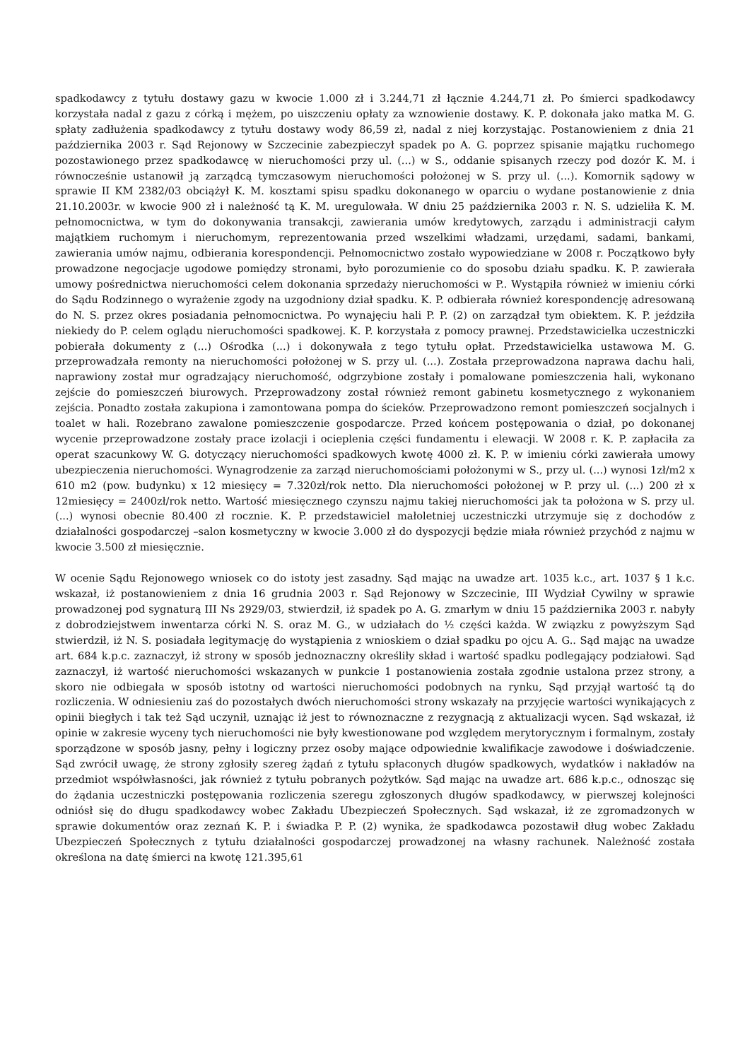spadkodawcy z tytułu dostawy gazu w kwocie 1.000 zł i 3.244,71 zł łącznie 4.244,71 zł. Po śmierci spadkodawcy korzystała nadal z gazu z córką i mężem, po uiszczeniu opłaty za wznowienie dostawy. K. P. dokonała jako matka M. G. spłaty zadłużenia spadkodawcy z tytułu dostawy wody 86,59 zł, nadal z niej korzystając. Postanowieniem z dnia 21 października 2003 r. Sąd Rejonowy w Szczecinie zabezpieczył spadek po A. G. poprzez spisanie majątku ruchomego pozostawionego przez spadkodawcę w nieruchomości przy ul. (...) w S., oddanie spisanych rzeczy pod dozór K. M. i równocześnie ustanowił ją zarządcą tymczasowym nieruchomości położonej w S. przy ul. (...). Komornik sądowy w sprawie II KM 2382/03 obciążył K. M. kosztami spisu spadku dokonanego w oparciu o wydane postanowienie z dnia 21.10.2003r. w kwocie 900 zł i należność tą K. M. uregulowała. W dniu 25 października 2003 r. N. S. udzieliła K. M. pełnomocnictwa, w tym do dokonywania transakcji, zawierania umów kredytowych, zarządu i administracji całym majątkiem ruchomym i nieruchomym, reprezentowania przed wszelkimi władzami, urzędami, sadami, bankami, zawierania umów najmu, odbierania korespondencji. Pełnomocnictwo zostało wypowiedziane w 2008 r. Początkowo były prowadzone negocjacje ugodowe pomiędzy stronami, było porozumienie co do sposobu działu spadku. K. P. zawierała umowy pośrednictwa nieruchomości celem dokonania sprzedaży nieruchomości w P.. Wystąpiła również w imieniu córki do Sądu Rodzinnego o wyrażenie zgody na uzgodniony dział spadku. K. P. odbierała również korespondencję adresowaną do N. S. przez okres posiadania pełnomocnictwa. Po wynajęciu hali P. P. (2) on zarządzał tym obiektem. K. P. jeździła niekiedy do P. celem oglądu nieruchomości spadkowej. K. P. korzystała z pomocy prawnej. Przedstawicielka uczestniczki pobierała dokumenty z (...) Ośrodka (...) i dokonywała z tego tytułu opłat. Przedstawicielka ustawowa M. G. przeprowadzała remonty na nieruchomości położonej w S. przy ul. (...). Została przeprowadzona naprawa dachu hali, naprawiony został mur ogradzający nieruchomość, odgrzybione zostały i pomalowane pomieszczenia hali, wykonano zejście do pomieszczeń biurowych. Przeprowadzony został również remont gabinetu kosmetycznego z wykonaniem zejścia. Ponadto została zakupiona i zamontowana pompa do ścieków. Przeprowadzono remont pomieszczeń socjalnych i toalet w hali. Rozebrano zawalone pomieszczenie gospodarcze. Przed końcem postępowania o dział, po dokonanej wycenie przeprowadzone zostały prace izolacji i ocieplenia części fundamentu i elewacji. W 2008 r. K. P. zapłaciła za operat szacunkowy W. G. dotyczący nieruchomości spadkowych kwotę 4000 zł. K. P. w imieniu córki zawierała umowy ubezpieczenia nieruchomości. Wynagrodzenie za zarząd nieruchomościami położonymi w S., przy ul. (...) wynosi 1zł/m2 x 610 m2 (pow. budynku) x 12 miesięcy = 7.320zł/rok netto. Dla nieruchomości położonej w P. przy ul. (...) 200 zł x 12miesięcy = 2400zł/rok netto. Wartość miesięcznego czynszu najmu takiej nieruchomości jak ta położona w S. przy ul. (...) wynosi obecnie 80.400 zł rocznie. K. P. przedstawiciel małoletniej uczestniczki utrzymuje się z dochodów z działalności gospodarczej –salon kosmetyczny w kwocie 3.000 zł do dyspozycji będzie miała również przychód z najmu w kwocie 3.500 zł miesięcznie.
W ocenie Sądu Rejonowego wniosek co do istoty jest zasadny. Sąd mając na uwadze art. 1035 k.c., art. 1037 § 1 k.c. wskazał, iż postanowieniem z dnia 16 grudnia 2003 r. Sąd Rejonowy w Szczecinie, III Wydział Cywilny w sprawie prowadzonej pod sygnaturą III Ns 2929/03, stwierdził, iż spadek po A. G. zmarłym w dniu 15 października 2003 r. nabyły z dobrodziejstwem inwentarza córki N. S. oraz M. G., w udziałach do ½ części każda. W związku z powyższym Sąd stwierdził, iż N. S. posiadała legitymację do wystąpienia z wnioskiem o dział spadku po ojcu A. G.. Sąd mając na uwadze art. 684 k.p.c. zaznaczył, iż strony w sposób jednoznaczny określiły skład i wartość spadku podlegający podziałowi. Sąd zaznaczył, iż wartość nieruchomości wskazanych w punkcie 1 postanowienia została zgodnie ustalona przez strony, a skoro nie odbiegała w sposób istotny od wartości nieruchomości podobnych na rynku, Sąd przyjął wartość tą do rozliczenia. W odniesieniu zaś do pozostałych dwóch nieruchomości strony wskazały na przyjęcie wartości wynikających z opinii biegłych i tak też Sąd uczynił, uznając iż jest to równoznaczne z rezygnacją z aktualizacji wycen. Sąd wskazał, iż opinie w zakresie wyceny tych nieruchomości nie były kwestionowane pod względem merytorycznym i formalnym, zostały sporządzone w sposób jasny, pełny i logiczny przez osoby mające odpowiednie kwalifikacje zawodowe i doświadczenie. Sąd zwrócił uwagę, że strony zgłosiły szereg żądań z tytułu spłaconych długów spadkowych, wydatków i nakładów na przedmiot współwłasności, jak również z tytułu pobranych pożytków. Sąd mając na uwadze art. 686 k.p.c., odnosząc się do żądania uczestniczki postępowania rozliczenia szeregu zgłoszonych długów spadkodawcy, w pierwszej kolejności odniósł się do długu spadkodawcy wobec Zakładu Ubezpieczeń Społecznych. Sąd wskazał, iż ze zgromadzonych w sprawie dokumentów oraz zeznań K. P. i świadka P. P. (2) wynika, że spadkodawca pozostawił dług wobec Zakładu Ubezpieczeń Społecznych z tytułu działalności gospodarczej prowadzonej na własny rachunek. Należność została określona na datę śmierci na kwotę 121.395,61